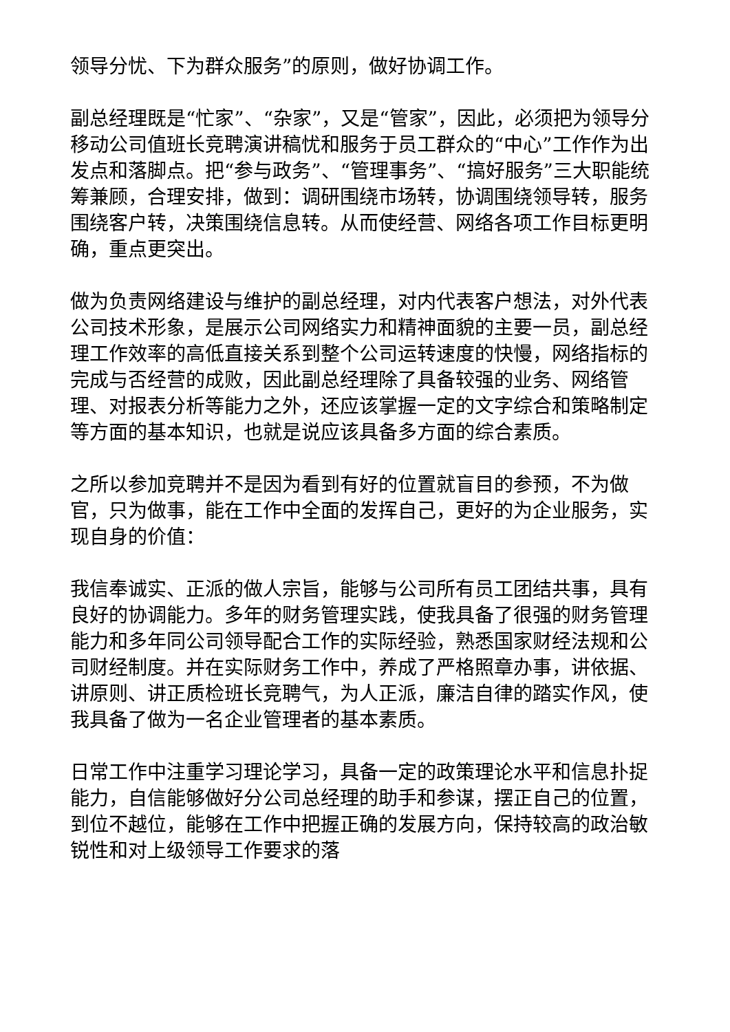领导分忧、下为群众服务”的原则，做好协调工作。
副总经理既是“忙家”、“杂家”，又是“管家”，因此，必须把为领导分移动公司值班长竞聘演讲稿忧和服务于员工群众的“中心”工作作为出发点和落脚点。把“参与政务”、“管理事务”、“搞好服务”三大职能统筹兼顾，合理安排，做到：调研围绕市场转，协调围绕领导转，服务围绕客户转，决策围绕信息转。从而使经营、网络各项工作目标更明确，重点更突出。
做为负责网络建设与维护的副总经理，对内代表客户想法，对外代表公司技术形象，是展示公司网络实力和精神面貌的主要一员，副总经理工作效率的高低直接关系到整个公司运转速度的快慢，网络指标的完成与否经营的成败，因此副总经理除了具备较强的业务、网络管理、对报表分析等能力之外，还应该掌握一定的文字综合和策略制定等方面的基本知识，也就是说应该具备多方面的综合素质。
之所以参加竞聘并不是因为看到有好的位置就盲目的参预，不为做官，只为做事，能在工作中全面的发挥自己，更好的为企业服务，实现自身的价值：
我信奉诚实、正派的做人宗旨，能够与公司所有员工团结共事，具有良好的协调能力。多年的财务管理实践，使我具备了很强的财务管理能力和多年同公司领导配合工作的实际经验，熟悉国家财经法规和公司财经制度。并在实际财务工作中，养成了严格照章办事，讲依据、讲原则、讲正质检班长竞聘气，为人正派，廉洁自律的踏实作风，使我具备了做为一名企业管理者的基本素质。
日常工作中注重学习理论学习，具备一定的政策理论水平和信息扑捉能力，自信能够做好分公司总经理的助手和参谋，摆正自己的位置，到位不越位，能够在工作中把握正确的发展方向，保持较高的政治敏锐性和对上级领导工作要求的落